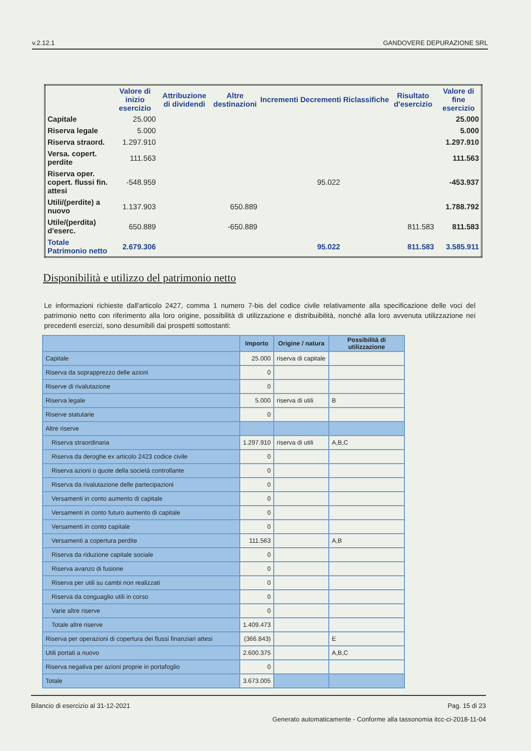v.2.12.1 GANDOVERE DEPURAZIONE SRL
| | Valore di inizio esercizio | Attribuzione di dividendi | Altre destinazioni | Incrementi | Decrementi | Riclassifiche | Risultato d'esercizio | Valore di fine esercizio |
| --- | --- | --- | --- | --- | --- | --- | --- | --- |
| Capitale | 25.000 | | | | | | | 25.000 |
| Riserva legale | 5.000 | | | | | | | 5.000 |
| Riserva straord. | 1.297.910 | | | | | | | 1.297.910 |
| Versa. copert. perdite | 111.563 | | | | | | | 111.563 |
| Riserva oper. copert. flussi fin. attesi | -548.959 | | | | 95.022 | | | -453.937 |
| Utili/(perdite) a nuovo | 1.137.903 | | 650.889 | | | | | 1.788.792 |
| Utile/(perdita) d'eserc. | 650.889 | | -650.889 | | | | 811.583 | 811.583 |
| Totale Patrimonio netto | 2.679.306 | | | | 95.022 | | 811.583 | 3.585.911 |
Disponibilità e utilizzo del patrimonio netto
Le informazioni richieste dall'articolo 2427, comma 1 numero 7-bis del codice civile relativamente alla specificazione delle voci del patrimonio netto con riferimento alla loro origine, possibilità di utilizzazione e distribuibilità, nonché alla loro avvenuta utilizzazione nei precedenti esercizi, sono desumibili dai prospetti sottostanti:
| | Importo | Origine / natura | Possibilità di utilizzazione |
| --- | --- | --- | --- |
| Capitale | 25.000 | riserva di capitale | |
| Riserva da soprapprezzo delle azioni | 0 | | |
| Riserve di rivalutazione | 0 | | |
| Riserva legale | 5.000 | riserva di utili | B |
| Riserve statutarie | 0 | | |
| Altre riserve | | | |
| Riserva straordinaria | 1.297.910 | riserva di utili | A,B,C |
| Riserva da deroghe ex articolo 2423 codice civile | 0 | | |
| Riserva azioni o quote della società controllante | 0 | | |
| Riserva da rivalutazione delle partecipazioni | 0 | | |
| Versamenti in conto aumento di capitale | 0 | | |
| Versamenti in conto futuro aumento di capitale | 0 | | |
| Versamenti in conto capitale | 0 | | |
| Versamenti a copertura perdite | 111.563 | | A,B |
| Riserva da riduzione capitale sociale | 0 | | |
| Riserva avanzo di fusione | 0 | | |
| Riserva per utili su cambi non realizzati | 0 | | |
| Riserva da conguaglio utili in corso | 0 | | |
| Varie altre riserve | 0 | | |
| Totale altre riserve | 1.409.473 | | |
| Riserva per operazioni di copertura dei flussi finanziari attesi | (366.843) | | E |
| Utili portati a nuovo | 2.600.375 | | A,B,C |
| Riserva negativa per azioni proprie in portafoglio | 0 | | |
| Totale | 3.673.005 | | |
Bilancio di esercizio al 31-12-2021 Pag. 15 di 23
Generato automaticamente - Conforme alla tassonomia itcc-ci-2018-11-04